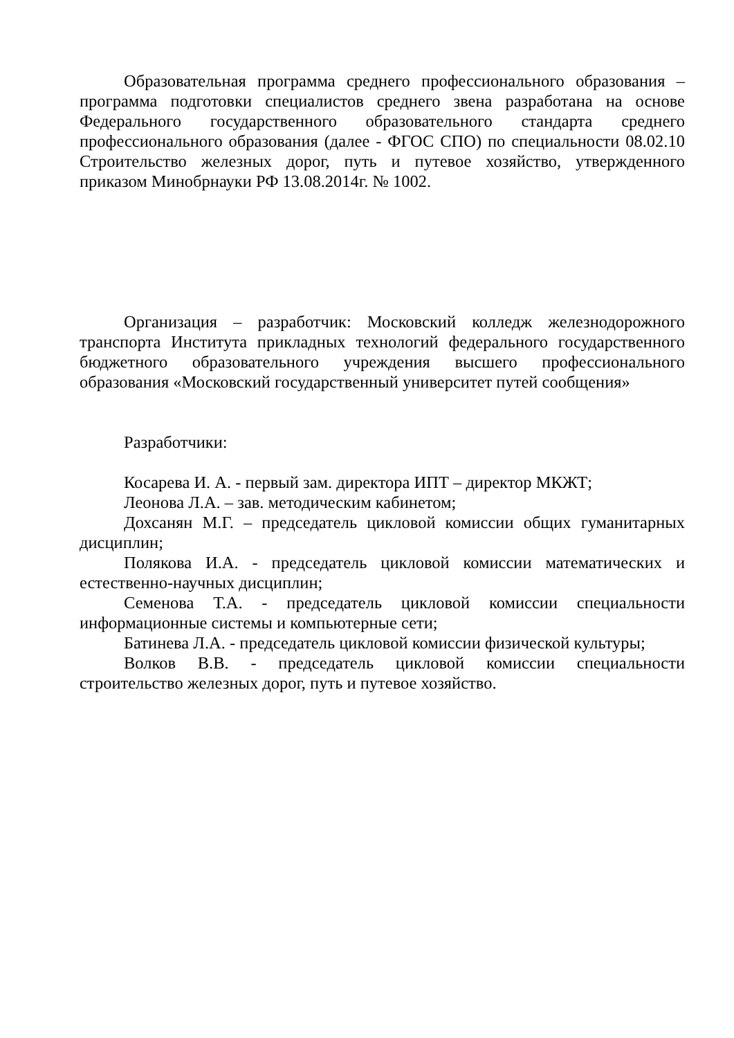Образовательная программа среднего профессионального образования – программа подготовки специалистов среднего звена разработана на основе Федерального государственного образовательного стандарта среднего профессионального образования (далее - ФГОС СПО) по специальности 08.02.10 Строительство железных дорог, путь и путевое хозяйство, утвержденного приказом Минобрнауки РФ 13.08.2014г. № 1002.
Организация – разработчик: Московский колледж железнодорожного транспорта Института прикладных технологий федерального государственного бюджетного образовательного учреждения высшего профессионального образования «Московский государственный университет путей сообщения»
Разработчики:
Косарева И. А. - первый зам. директора ИПТ – директор МКЖТ;
Леонова Л.А. – зав. методическим кабинетом;
Дохсанян М.Г. – председатель цикловой комиссии общих гуманитарных дисциплин;
Полякова И.А. - председатель цикловой комиссии математических и естественно-научных дисциплин;
Семенова Т.А. - председатель цикловой комиссии специальности информационные системы и компьютерные сети;
Батинева Л.А. - председатель цикловой комиссии физической культуры;
Волков В.В. - председатель цикловой комиссии специальности строительство железных дорог, путь и путевое хозяйство.